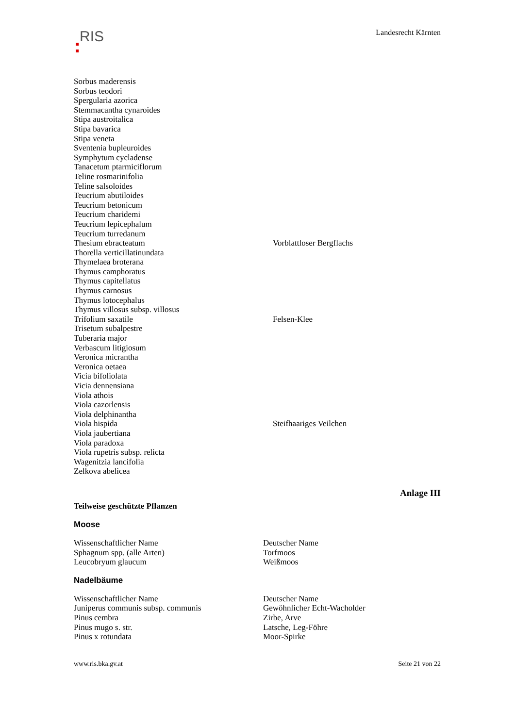RIS
Landesrecht Kärnten
| Sorbus maderensis | |
| Sorbus teodori | |
| Spergularia azorica | |
| Stemmacantha cynaroides | |
| Stipa austroitalica | |
| Stipa bavarica | |
| Stipa veneta | |
| Sventenia bupleuroides | |
| Symphytum cycladense | |
| Tanacetum ptarmiciflorum | |
| Teline rosmarinifolia | |
| Teline salsoloides | |
| Teucrium abutiloides | |
| Teucrium betonicum | |
| Teucrium charidemi | |
| Teucrium lepicephalum | |
| Teucrium turredanum | |
| Thesium ebracteatum | Vorblattloser Bergflachs |
| Thorella verticillatinundata | |
| Thymelaea broterana | |
| Thymus camphoratus | |
| Thymus capitellatus | |
| Thymus carnosus | |
| Thymus lotocephalus | |
| Thymus villosus subsp. villosus | |
| Trifolium saxatile | Felsen-Klee |
| Trisetum subalpestre | |
| Tuberaria major | |
| Verbascum litigiosum | |
| Veronica micrantha | |
| Veronica oetaea | |
| Vicia bifoliolata | |
| Vicia dennensiana | |
| Viola athois | |
| Viola cazorlensis | |
| Viola delphinantha | |
| Viola hispida | Steifhaariges Veilchen |
| Viola jaubertiana | |
| Viola paradoxa | |
| Viola rupetris subsp. relicta | |
| Wagenitzia lancifolia | |
| Zelkova abelicea | |
Anlage III
Teilweise geschützte Pflanzen
Moose
| Wissenschaftlicher Name | Deutscher Name |
| Sphagnum spp. (alle Arten) | Torfmoos |
| Leucobryum glaucum | Weißmoos |
Nadelbäume
| Wissenschaftlicher Name | Deutscher Name |
| Juniperus communis subsp. communis | Gewöhnlicher Echt-Wacholder |
| Pinus cembra | Zirbe, Arve |
| Pinus mugo s. str. | Latsche, Leg-Föhre |
| Pinus x rotundata | Moor-Spirke |
www.ris.bka.gv.at Seite 21 von 22